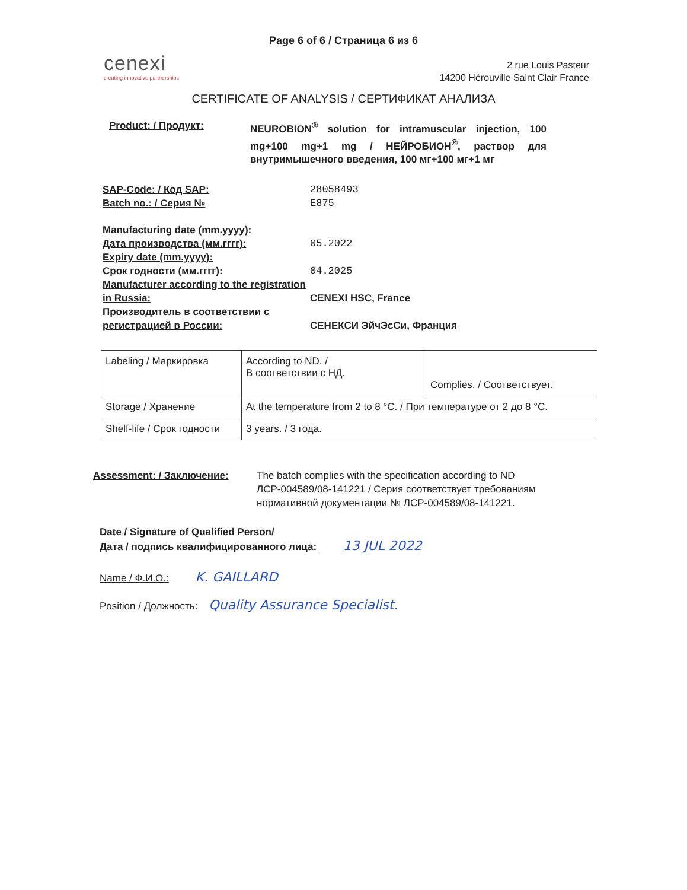Page 6 of 6 / Страница 6 из 6
cenexi
creating innovative partnerships
2 rue Louis Pasteur
14200 Hérouville Saint Clair France
CERTIFICATE OF ANALYSIS / СЕРТИФИКАТ АНАЛИЗА
Product: / Продукт: NEUROBION<sup>®</sup> solution for intramuscular injection, 100 mg+100 mg+1 mg / НЕЙРОБИОН<sup>®</sup>, раствор для внутримышечного введения, 100 мг+100 мг+1 мг
SAP-Code: / Код SAP: 28058493
Batch no.: / Серия № E875
Manufacturing date (mm.yyyy):
Дата производства (мм.гггг):
05.2022
Expiry date (mm.yyyy):
Срок годности (мм.гггг):
04.2025
Manufacturer according to the registration in Russia:
CENEXI HSC, France
Производитель в соответствии с регистрацией в России:
СЕНЕКСИ ЭйчЭсСи, Франция
| Labeling / Маркировка | According to ND. / В соответствии с НД. | Complies. / Соответствует. |
| Storage / Хранение | At the temperature from 2 to 8 °C. / При температуре от 2 до 8 °C. | |
| Shelf-life / Срок годности | 3 years. / 3 года. | |
Assessment: / Заключение: The batch complies with the specification according to ND ЛСР-004589/08-141221 / Серия соответствует требованиям нормативной документации № ЛСР-004589/08-141221.
Date / Signature of Qualified Person/
Дата / подпись квалифицированного лица: 13 JUL 2022
Name / Ф.И.О.: K. GAILLARD
Position / Должность: Quality Assurance Specialist.